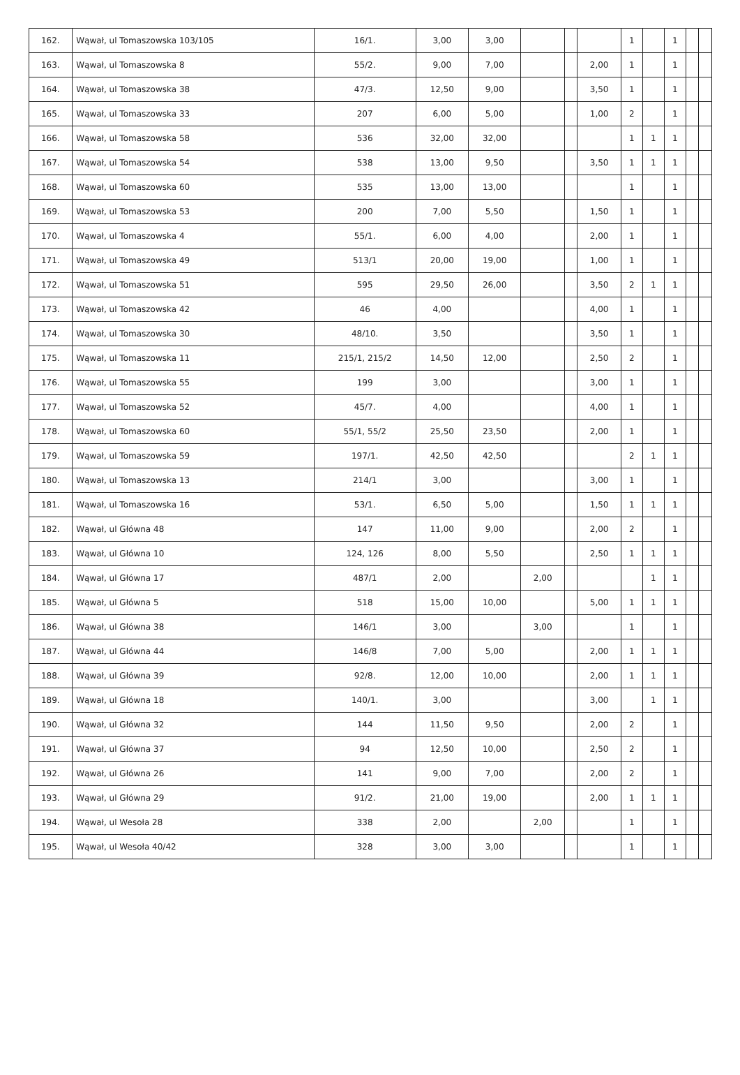| 162. | Wąwał, ul Tomaszowska 103/105 | 16/1. | 3,00 | 3,00 | | | | 1 | | 1 | | |
| 163. | Wąwał, ul Tomaszowska 8 | 55/2. | 9,00 | 7,00 | | | 2,00 | 1 | | 1 | | |
| 164. | Wąwał, ul Tomaszowska 38 | 47/3. | 12,50 | 9,00 | | | 3,50 | 1 | | 1 | | |
| 165. | Wąwał, ul Tomaszowska 33 | 207 | 6,00 | 5,00 | | | 1,00 | 2 | | 1 | | |
| 166. | Wąwał, ul Tomaszowska 58 | 536 | 32,00 | 32,00 | | | | 1 | 1 | 1 | | |
| 167. | Wąwał, ul Tomaszowska 54 | 538 | 13,00 | 9,50 | | | 3,50 | 1 | 1 | 1 | | |
| 168. | Wąwał, ul Tomaszowska 60 | 535 | 13,00 | 13,00 | | | | 1 | | 1 | | |
| 169. | Wąwał, ul Tomaszowska 53 | 200 | 7,00 | 5,50 | | | 1,50 | 1 | | 1 | | |
| 170. | Wąwał, ul Tomaszowska 4 | 55/1. | 6,00 | 4,00 | | | 2,00 | 1 | | 1 | | |
| 171. | Wąwał, ul Tomaszowska 49 | 513/1 | 20,00 | 19,00 | | | 1,00 | 1 | | 1 | | |
| 172. | Wąwał, ul Tomaszowska 51 | 595 | 29,50 | 26,00 | | | 3,50 | 2 | 1 | 1 | | |
| 173. | Wąwał, ul Tomaszowska 42 | 46 | 4,00 | | | | 4,00 | 1 | | 1 | | |
| 174. | Wąwał, ul Tomaszowska 30 | 48/10. | 3,50 | | | | 3,50 | 1 | | 1 | | |
| 175. | Wąwał, ul Tomaszowska 11 | 215/1, 215/2 | 14,50 | 12,00 | | | 2,50 | 2 | | 1 | | |
| 176. | Wąwał, ul Tomaszowska 55 | 199 | 3,00 | | | | 3,00 | 1 | | 1 | | |
| 177. | Wąwał, ul Tomaszowska 52 | 45/7. | 4,00 | | | | 4,00 | 1 | | 1 | | |
| 178. | Wąwał, ul Tomaszowska 60 | 55/1, 55/2 | 25,50 | 23,50 | | | 2,00 | 1 | | 1 | | |
| 179. | Wąwał, ul Tomaszowska 59 | 197/1. | 42,50 | 42,50 | | | | 2 | 1 | 1 | | |
| 180. | Wąwał, ul Tomaszowska 13 | 214/1 | 3,00 | | | | 3,00 | 1 | | 1 | | |
| 181. | Wąwał, ul Tomaszowska 16 | 53/1. | 6,50 | 5,00 | | | 1,50 | 1 | 1 | 1 | | |
| 182. | Wąwał, ul Główna 48 | 147 | 11,00 | 9,00 | | | 2,00 | 2 | | 1 | | |
| 183. | Wąwał, ul Główna 10 | 124, 126 | 8,00 | 5,50 | | | 2,50 | 1 | 1 | 1 | | |
| 184. | Wąwał, ul Główna 17 | 487/1 | 2,00 | | 2,00 | | | | 1 | 1 | | |
| 185. | Wąwał, ul Główna 5 | 518 | 15,00 | 10,00 | | | 5,00 | 1 | 1 | 1 | | |
| 186. | Wąwał, ul Główna 38 | 146/1 | 3,00 | | 3,00 | | | 1 | | 1 | | |
| 187. | Wąwał, ul Główna 44 | 146/8 | 7,00 | 5,00 | | | 2,00 | 1 | 1 | 1 | | |
| 188. | Wąwał, ul Główna 39 | 92/8. | 12,00 | 10,00 | | | 2,00 | 1 | 1 | 1 | | |
| 189. | Wąwał, ul Główna 18 | 140/1. | 3,00 | | | | 3,00 | | 1 | 1 | | |
| 190. | Wąwał, ul Główna 32 | 144 | 11,50 | 9,50 | | | 2,00 | 2 | | 1 | | |
| 191. | Wąwał, ul Główna 37 | 94 | 12,50 | 10,00 | | | 2,50 | 2 | | 1 | | |
| 192. | Wąwał, ul Główna 26 | 141 | 9,00 | 7,00 | | | 2,00 | 2 | | 1 | | |
| 193. | Wąwał, ul Główna 29 | 91/2. | 21,00 | 19,00 | | | 2,00 | 1 | 1 | 1 | | |
| 194. | Wąwał, ul Wesoła 28 | 338 | 2,00 | | 2,00 | | | 1 | | 1 | | |
| 195. | Wąwał, ul Wesoła 40/42 | 328 | 3,00 | 3,00 | | | | 1 | | 1 | | |